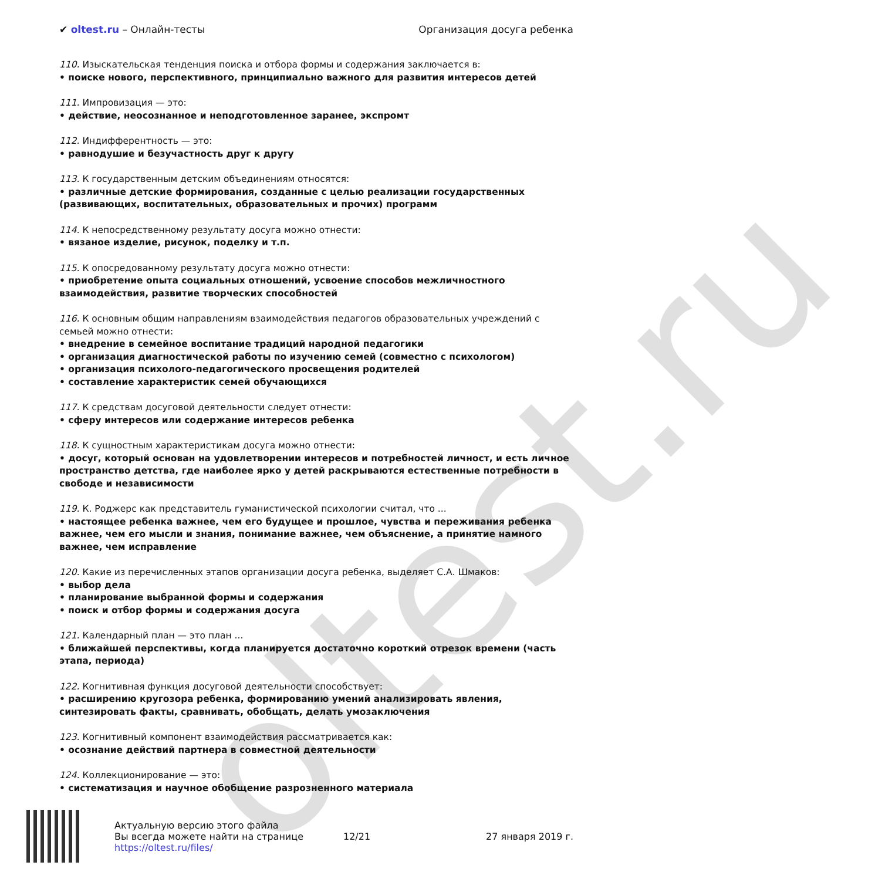oltest.ru
✔ oltest.ru – Онлайн-тесты Организация досуга ребенка
110. Изыскательская тенденция поиска и отбора формы и содержания заключается в:
• поиске нового, перспективного, принципиально важного для развития интересов детей
111. Импровизация — это:
• действие, неосознанное и неподготовленное заранее, экспромт
112. Индифферентность — это:
• равнодушие и безучастность друг к другу
113. К государственным детским объединениям относятся:
• различные детские формирования, созданные с целью реализации государственных (развивающих, воспитательных, образовательных и прочих) программ
114. К непосредственному результату досуга можно отнести:
• вязаное изделие, рисунок, поделку и т.п.
115. К опосредованному результату досуга можно отнести:
• приобретение опыта социальных отношений, усвоение способов межличностного взаимодействия, развитие творческих способностей
116. К основным общим направлениям взаимодействия педагогов образовательных учреждений с семьей можно отнести:
• внедрение в семейное воспитание традиций народной педагогики
• организация диагностической работы по изучению семей (совместно с психологом)
• организация психолого-педагогического просвещения родителей
• составление характеристик семей обучающихся
117. К средствам досуговой деятельности следует отнести:
• сферу интересов или содержание интересов ребенка
118. К сущностным характеристикам досуга можно отнести:
• досуг, который основан на удовлетворении интересов и потребностей личност, и есть личное пространство детства, где наиболее ярко у детей раскрываются естественные потребности в свободе и независимости
119. К. Роджерс как представитель гуманистической психологии считал, что ...
• настоящее ребенка важнее, чем его будущее и прошлое, чувства и переживания ребенка важнее, чем его мысли и знания, понимание важнее, чем объяснение, а принятие намного важнее, чем исправление
120. Какие из перечисленных этапов организации досуга ребенка, выделяет С.А. Шмаков:
• выбор дела
• планирование выбранной формы и содержания
• поиск и отбор формы и содержания досуга
121. Календарный план — это план ...
• ближайшей перспективы, когда планируется достаточно короткий отрезок времени (часть этапа, периода)
122. Когнитивная функция досуговой деятельности способствует:
• расширению кругозора ребенка, формированию умений анализировать явления, синтезировать факты, сравнивать, обобщать, делать умозаключения
123. Когнитивный компонент взаимодействия рассматривается как:
• осознание действий партнера в совместной деятельности
124. Коллекционирование — это:
• систематизация и научное обобщение разрозненного материала
Актуальную версию этого файла
Вы всегда можете найти на странице
https://oltest.ru/files/
12/21 27 января 2019 г.